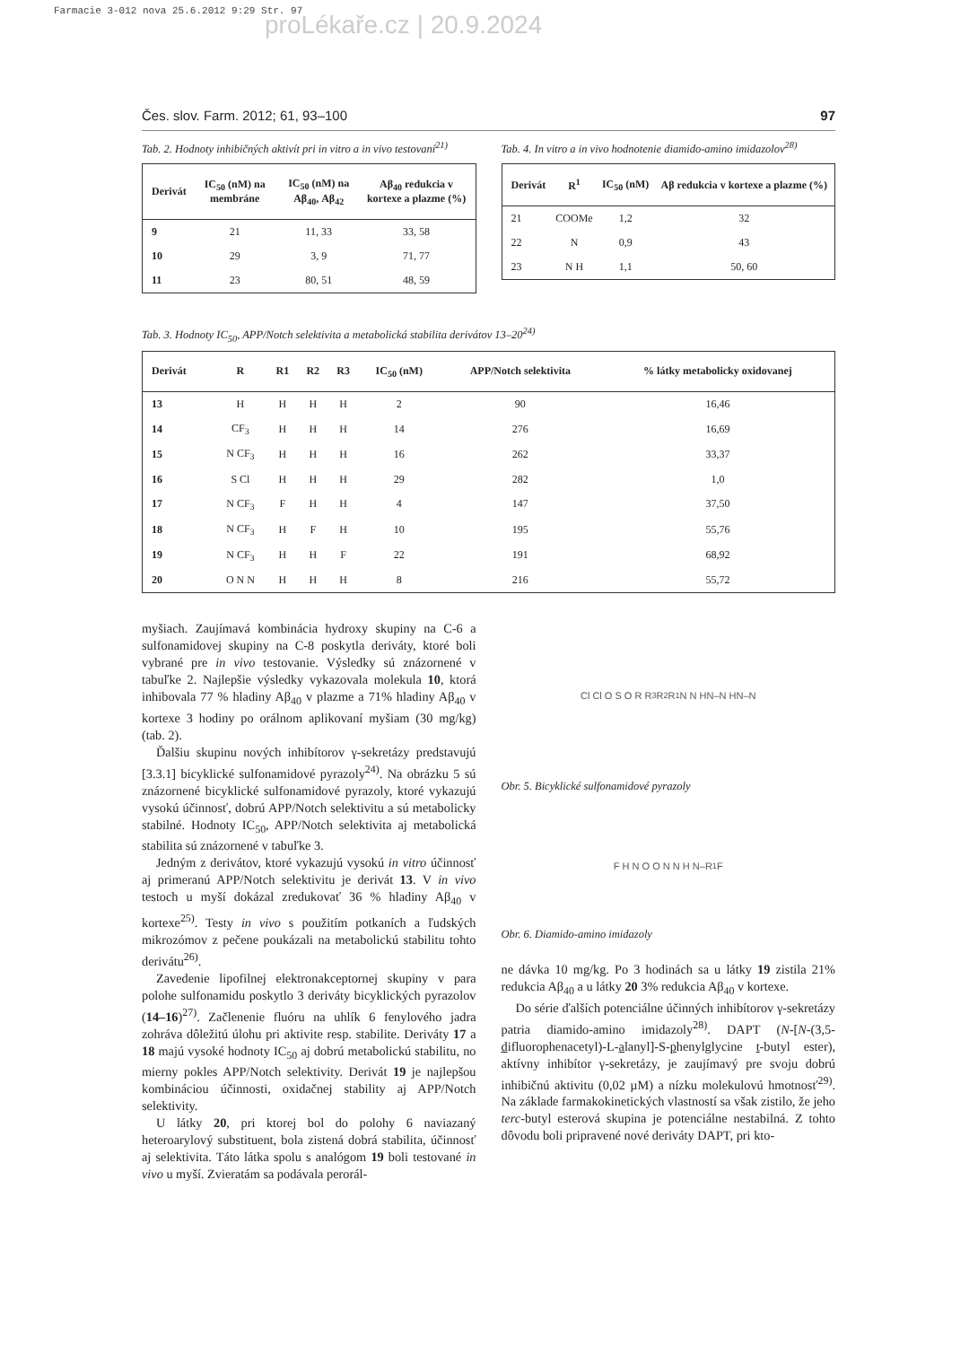Farmacie 3-012 nova 25.6.2012 9:29 Str. 97
proLékaře.cz | 20.9.2024
Čes. slov. Farm. 2012; 61, 93–100 97
Tab. 2. Hodnoty inhibičných aktivít pri in vitro a in vivo testovaní<sup>21)</sup>
| Derivát | IC<sub>50</sub> (nM) na membráne | IC<sub>50</sub> (nM) na Aβ<sub>40</sub>, Aβ<sub>42</sub> | Aβ<sub>40</sub> redukcia v kortexe a plazme (%) |
| --- | --- | --- | --- |
| 9 | 21 | 11, 33 | 33, 58 |
| 10 | 29 | 3, 9 | 71, 77 |
| 11 | 23 | 80, 51 | 48, 59 |
Tab. 4. In vitro a in vivo hodnotenie diamido-amino imidazolov<sup>28)</sup>
| Derivát | R<sup>1</sup> | IC<sub>50</sub> (nM) | Aβ redukcia v kortexe a plazme (%) |
| --- | --- | --- | --- |
| 21 | COOMe | 1,2 | 32 |
| 22 | N | 0,9 | 43 |
| 23 | N H | 1,1 | 50, 60 |
Tab. 3. Hodnoty IC<sub>50</sub>, APP/Notch selektivita a metabolická stabilita derivátov 13–20<sup>24)</sup>
| Derivát | R | R1 | R2 | R3 | IC<sub>50</sub> (nM) | APP/Notch selektivita | % látky metabolicky oxidovanej |
| --- | --- | --- | --- | --- | --- | --- | --- |
| 13 | H | H | H | H | 2 | 90 | 16,46 |
| 14 | CF<sub>3</sub> | H | H | H | 14 | 276 | 16,69 |
| 15 | N CF<sub>3</sub> | H | H | H | 16 | 262 | 33,37 |
| 16 | S Cl | H | H | H | 29 | 282 | 1,0 |
| 17 | N CF<sub>3</sub> | F | H | H | 4 | 147 | 37,50 |
| 18 | N CF<sub>3</sub> | H | F | H | 10 | 195 | 55,76 |
| 19 | N CF<sub>3</sub> | H | H | F | 22 | 191 | 68,92 |
| 20 | O N N | H | H | H | 8 | 216 | 55,72 |
myšiach. Zaujímavá kombinácia hydroxy skupiny na C-6 a sulfonamidovej skupiny na C-8 poskytla deriváty, ktoré boli vybrané pre in vivo testovanie. Výsledky sú znázornené v tabuľke 2. Najlepšie výsledky vykazovala molekula 10, ktorá inhibovala 77 % hladiny Aβ<sub>40</sub> v plazme a 71% hladiny Aβ<sub>40</sub> v kortexe 3 hodiny po orálnom aplikovaní myšiam (30 mg/kg) (tab. 2).
Ďalšiu skupinu nových inhibítorov γ-sekretázy predstavujú [3.3.1] bicyklické sulfonamidové pyrazoly<sup>24)</sup>. Na obrázku 5 sú znázornené bicyklické sulfonamidové pyrazoly, ktoré vykazujú vysokú účinnosť, dobrú APP/Notch selektivitu a sú metabolicky stabilné. Hodnoty IC<sub>50</sub>, APP/Notch selektivita aj metabolická stabilita sú znázornené v tabuľke 3.
Jedným z derivátov, ktoré vykazujú vysokú in vitro účinnosť aj primeranú APP/Notch selektivitu je derivát 13. V in vivo testoch u myší dokázal zredukovať 36 % hladiny Aβ<sub>40</sub> v kortexe<sup>25)</sup>. Testy in vivo s použitím potkaních a ľudských mikrozómov z pečene poukázali na metabolickú stabilitu tohto derivátu<sup>26)</sup>.
Zavedenie lipofilnej elektronakceptornej skupiny v para polohe sulfonamidu poskytlo 3 deriváty bicyklických pyrazolov (14–16)<sup>27)</sup>. Začlenenie fluóru na uhlík 6 fenylového jadra zohráva dôležitú úlohu pri aktivite resp. stabilite. Deriváty 17 a 18 majú vysoké hodnoty IC<sub>50</sub> aj dobrú metabolickú stabilitu, no mierny pokles APP/Notch selektivity. Derivát 19 je najlepšou kombináciou účinnosti, oxidačnej stability aj APP/Notch selektivity.
U látky 20, pri ktorej bol do polohy 6 naviazaný heteroarylový substituent, bola zistená dobrá stabilita, účinnosť aj selektivita. Táto látka spolu s analógom 19 boli testované in vivo u myší. Zvieratám sa podávala perorál-
Cl Cl O S O R R<sub>3</sub> R<sub>2</sub> R<sub>1</sub> N N HN–N HN–N
Obr. 5. Bicyklické sulfonamidové pyrazoly
F H N O O N N H N–R<sub>1</sub> F
Obr. 6. Diamido-amino imidazoly
ne dávka 10 mg/kg. Po 3 hodinách sa u látky 19 zistila 21% redukcia Aβ<sub>40</sub> a u látky 20 3% redukcia Aβ<sub>40</sub> v kortexe.
Do série ďalších potenciálne účinných inhibítorov γ-sekretázy patria diamido-amino imidazoly<sup>28)</sup>. DAPT (N-[N-(3,5-difluorophenacetyl)-L-alanyl]-S-phenylglycine t-butyl ester), aktívny inhibítor γ-sekretázy, je zaujímavý pre svoju dobrú inhibičnú aktivitu (0,02 µM) a nízku molekulovú hmotnosť<sup>29)</sup>. Na základe farmakokinetických vlastností sa však zistilo, že jeho terc-butyl esterová skupina je potenciálne nestabilná. Z tohto dôvodu boli pripravené nové deriváty DAPT, pri kto-